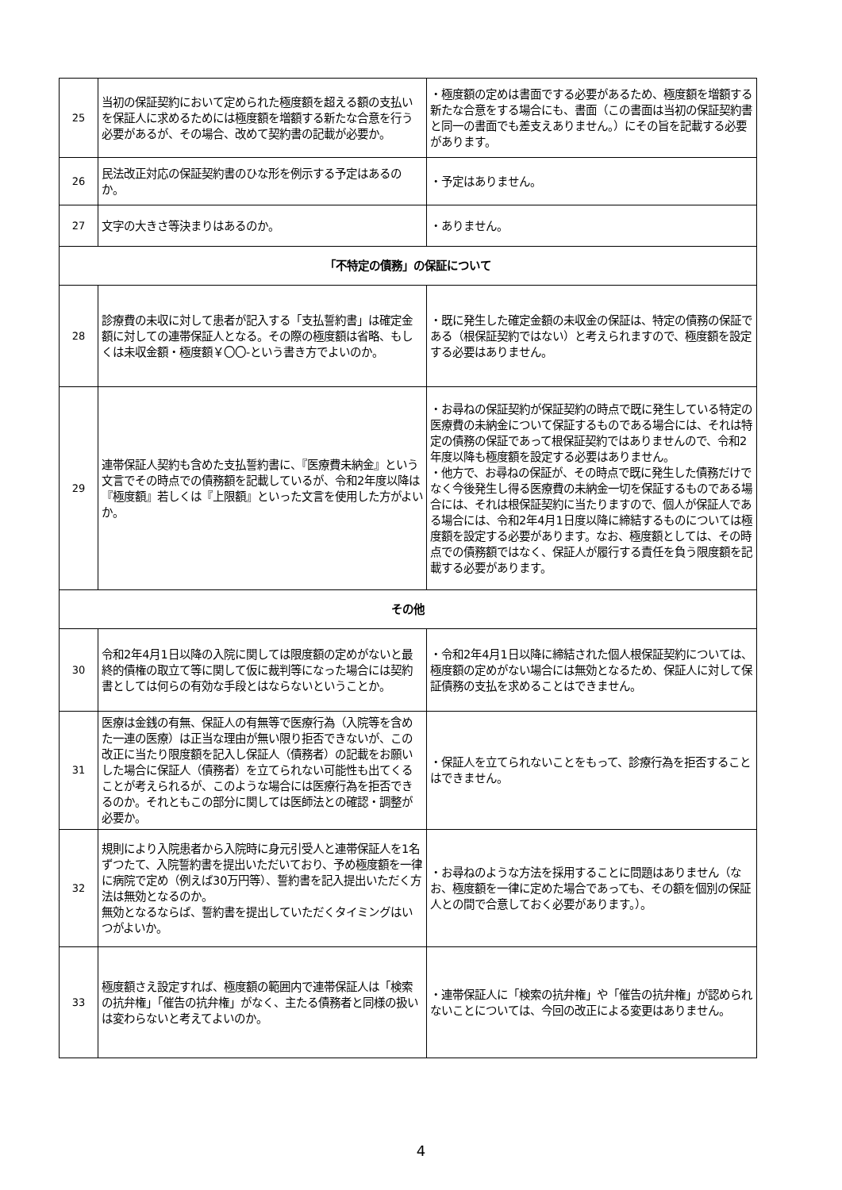| 25 | 当初の保証契約において定められた極度額を超える額の支払いを保証人に求めるためには極度額を増額する新たな合意を行う必要があるが、その場合、改めて契約書の記載が必要か。 | ・極度額の定めは書面でする必要があるため、極度額を増額する新たな合意をする場合にも、書面（この書面は当初の保証契約書と同一の書面でも差支えありません。）にその旨を記載する必要があります。 |
| 26 | 民法改正対応の保証契約書のひな形を例示する予定はあるのか。 | ・予定はありません。 |
| 27 | 文字の大きさ等決まりはあるのか。 | ・ありません。 |
| 「不特定の債務」の保証について | | |
| 28 | 診療費の未収に対して患者が記入する「支払誓約書」は確定金額に対しての連帯保証人となる。その際の極度額は省略、もしくは未収金額・極度額￥〇〇-という書き方でよいのか。 | ・既に発生した確定金額の未収金の保証は、特定の債務の保証である（根保証契約ではない）と考えられますので、極度額を設定する必要はありません。 |
| 29 | 連帯保証人契約も含めた支払誓約書に、『医療費未納金』という文言でその時点での債務額を記載しているが、令和2年度以降は『極度額』若しくは『上限額』といった文言を使用した方がよいか。 | ・お尋ねの保証契約が保証契約の時点で既に発生している特定の医療費の未納金について保証するものである場合には、それは特定の債務の保証であって根保証契約ではありませんので、令和2年度以降も極度額を設定する必要はありません。 ・他方で、お尋ねの保証が、その時点で既に発生した債務だけでなく今後発生し得る医療費の未納金一切を保証するものである場合には、それは根保証契約に当たりますので、個人が保証人である場合には、令和2年4月1日度以降に締結するものについては極度額を設定する必要があります。なお、極度額としては、その時点での債務額ではなく、保証人が履行する責任を負う限度額を記載する必要があります。 |
| その他 | | |
| 30 | 令和2年4月1日以降の入院に関しては限度額の定めがないと最終的債権の取立て等に関して仮に裁判等になった場合には契約書としては何らの有効な手段とはならないということか。 | ・令和2年4月1日以降に締結された個人根保証契約については、極度額の定めがない場合には無効となるため、保証人に対して保証債務の支払を求めることはできません。 |
| 31 | 医療は金銭の有無、保証人の有無等で医療行為（入院等を含めた一連の医療）は正当な理由が無い限り拒否できないが、この改正に当たり限度額を記入し保証人（債務者）の記載をお願いした場合に保証人（債務者）を立てられない可能性も出てくることが考えられるが、このような場合には医療行為を拒否できるのか。それともこの部分に関しては医師法との確認・調整が必要か。 | ・保証人を立てられないことをもって、診療行為を拒否することはできません。 |
| 32 | 規則により入院患者から入院時に身元引受人と連帯保証人を1名ずつたて、入院誓約書を提出いただいており、予め極度額を一律に病院で定め（例えば30万円等）、誓約書を記入提出いただく方法は無効となるのか。 無効となるならば、誓約書を提出していただくタイミングはいつがよいか。 | ・お尋ねのような方法を採用することに問題はありません（なお、極度額を一律に定めた場合であっても、その額を個別の保証人との間で合意しておく必要があります。）。 |
| 33 | 極度額さえ設定すれば、極度額の範囲内で連帯保証人は「検索の抗弁権」「催告の抗弁権」がなく、主たる債務者と同様の扱いは変わらないと考えてよいのか。 | ・連帯保証人に「検索の抗弁権」や「催告の抗弁権」が認められないことについては、今回の改正による変更はありません。 |
4